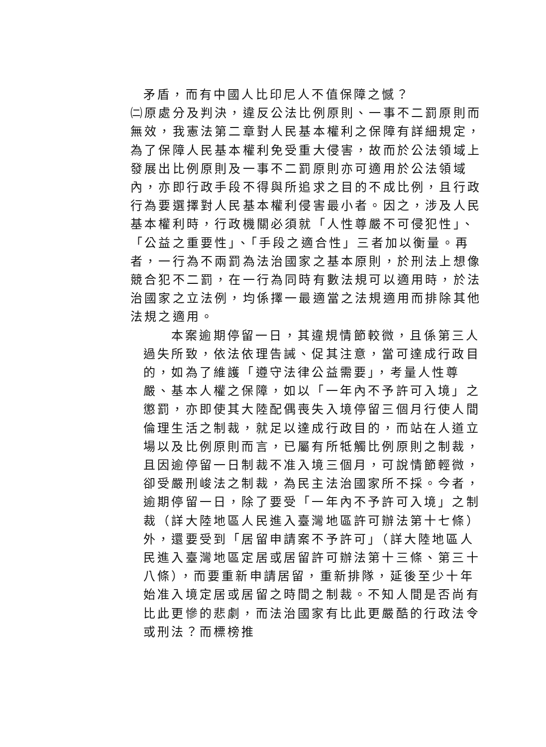矛盾，而有中國人比印尼人不值保障之憾？
㈡原處分及判決，違反公法比例原則、一事不二罰原則而無效，我憲法第二章對人民基本權利之保障有詳細規定，為了保障人民基本權利免受重大侵害，故而於公法領域上發展出比例原則及一事不二罰原則亦可適用於公法領域內，亦即行政手段不得與所追求之目的不成比例，且行政行為要選擇對人民基本權利侵害最小者。因之，涉及人民基本權利時，行政機關必須就「人性尊嚴不可侵犯性」、「公益之重要性」、「手段之適合性」三者加以衡量。再者，一行為不兩罰為法治國家之基本原則，於刑法上想像競合犯不二罰，在一行為同時有數法規可以適用時，於法治國家之立法例，均係擇一最適當之法規適用而排除其他法規之適用。
本案逾期停留一日，其違規情節較微，且係第三人過失所致，依法依理告誡、促其注意，當可達成行政目的，如為了維護「遵守法律公益需要」，考量人性尊嚴、基本人權之保障，如以「一年內不予許可入境」之懲罰，亦即使其大陸配偶喪失入境停留三個月行使人間倫理生活之制裁，就足以達成行政目的，而站在人道立場以及比例原則而言，已屬有所牴觸比例原則之制裁，且因逾停留一日制裁不准入境三個月，可說情節輕微，卻受嚴刑峻法之制裁，為民主法治國家所不採。今者，逾期停留一日，除了要受「一年內不予許可入境」之制裁（詳大陸地區人民進入臺灣地區許可辦法第十七條）外，還要受到「居留申請案不予許可」（詳大陸地區人民進入臺灣地區定居或居留許可辦法第十三條、第三十八條），而要重新申請居留，重新排隊，延後至少十年始准入境定居或居留之時間之制裁。不知人間是否尚有比此更慘的悲劇，而法治國家有比此更嚴酷的行政法令或刑法？而標榜推